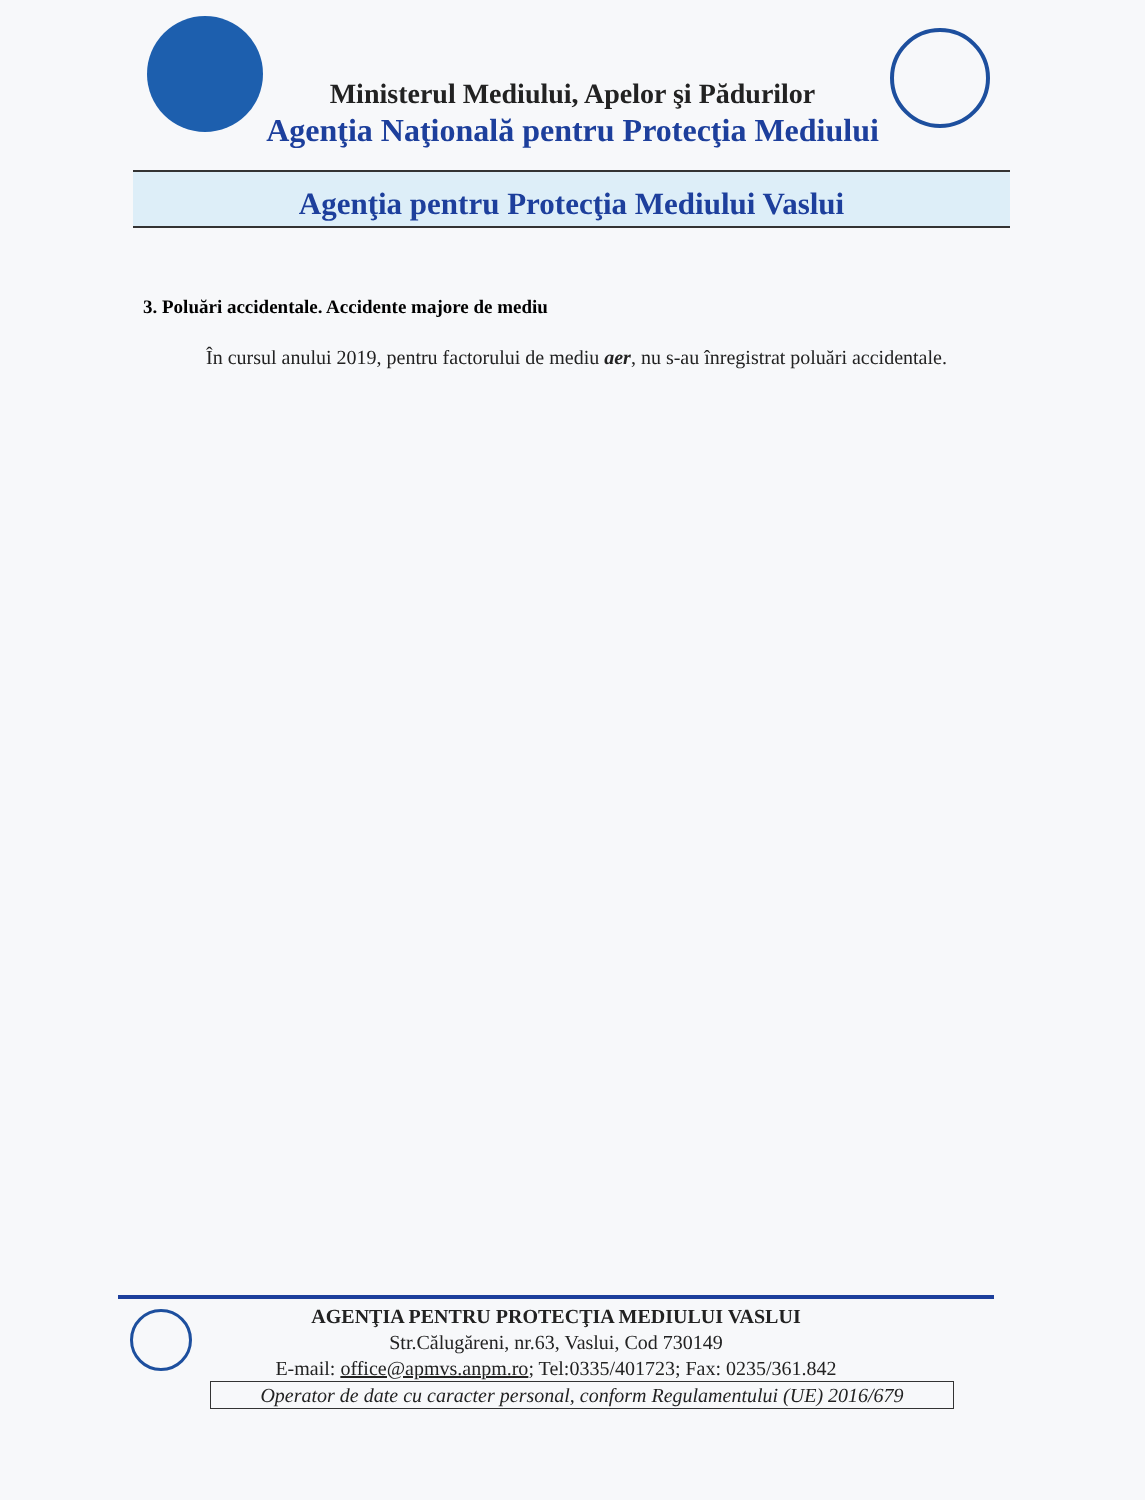Ministerul Mediului, Apelor şi Pădurilor
Agenţia Naţională pentru Protecţia Mediului
Agenţia pentru Protecţia Mediului Vaslui
3. Poluări accidentale. Accidente majore de mediu
În cursul anului 2019, pentru factorului de mediu aer, nu s-au înregistrat poluări accidentale.
AGENŢIA PENTRU PROTECŢIA MEDIULUI VASLUI
Str.Călugăreni, nr.63, Vaslui, Cod 730149
E-mail: office@apmvs.anpm.ro; Tel:0335/401723; Fax: 0235/361.842
Operator de date cu caracter personal, conform Regulamentului (UE) 2016/679